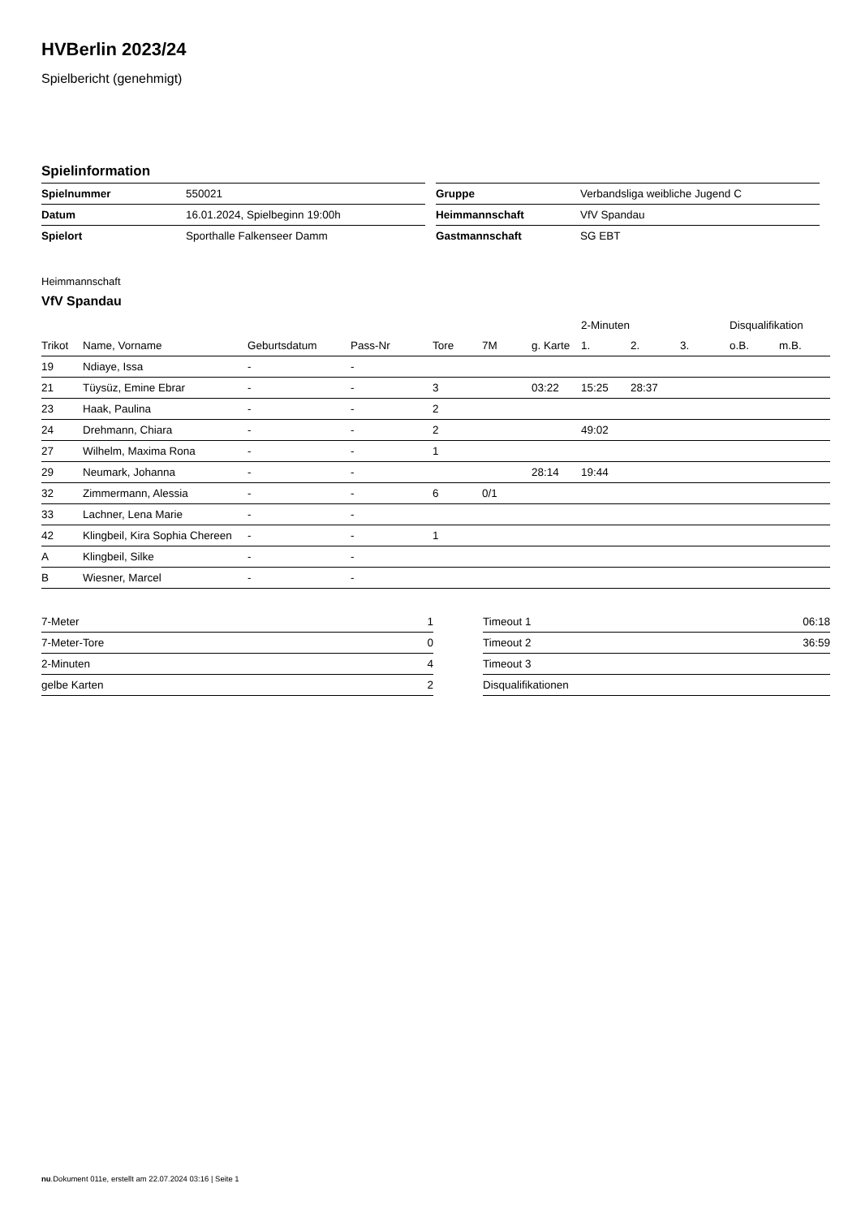HVBerlin 2023/24
Spielbericht (genehmigt)
Spielinformation
| Spielnummer | 550021 |
| Datum | 16.01.2024, Spielbeginn 19:00h |
| Spielort | Sporthalle Falkenseer Damm |
| Gruppe | Verbandsliga weibliche Jugend C |
| Heimmannschaft | VfV Spandau |
| Gastmannschaft | SG EBT |
Heimmannschaft
VfV Spandau
| | | | | | | | 2-Minuten | | | Disqualifikation | |
| --- | --- | --- | --- | --- | --- | --- | --- | --- | --- | --- | --- |
| Trikot | Name, Vorname | Geburtsdatum | Pass-Nr | Tore | 7M | g. Karte | 1. | 2. | 3. | o.B. | m.B. |
| 19 | Ndiaye, Issa | - | - | | | | | | | | |
| 21 | Tüysüz, Emine Ebrar | - | - | 3 | | 03:22 | 15:25 | 28:37 | | | |
| 23 | Haak, Paulina | - | - | 2 | | | | | | | |
| 24 | Drehmann, Chiara | - | - | 2 | | | 49:02 | | | | |
| 27 | Wilhelm, Maxima Rona | - | - | 1 | | | | | | | |
| 29 | Neumark, Johanna | - | - | | | 28:14 | 19:44 | | | | |
| 32 | Zimmermann, Alessia | - | - | 6 | 0/1 | | | | | | |
| 33 | Lachner, Lena Marie | - | - | | | | | | | | |
| 42 | Klingbeil, Kira Sophia Chereen | - | - | 1 | | | | | | | |
| A | Klingbeil, Silke | - | - | | | | | | | | |
| B | Wiesner, Marcel | - | - | | | | | | | | |
| 7-Meter | 1 |
| 7-Meter-Tore | 0 |
| 2-Minuten | 4 |
| gelbe Karten | 2 |
| Timeout 1 | 06:18 |
| Timeout 2 | 36:59 |
| Timeout 3 | |
| Disqualifikationen | |
nu.Dokument 011e, erstellt am 22.07.2024 03:16 | Seite 1